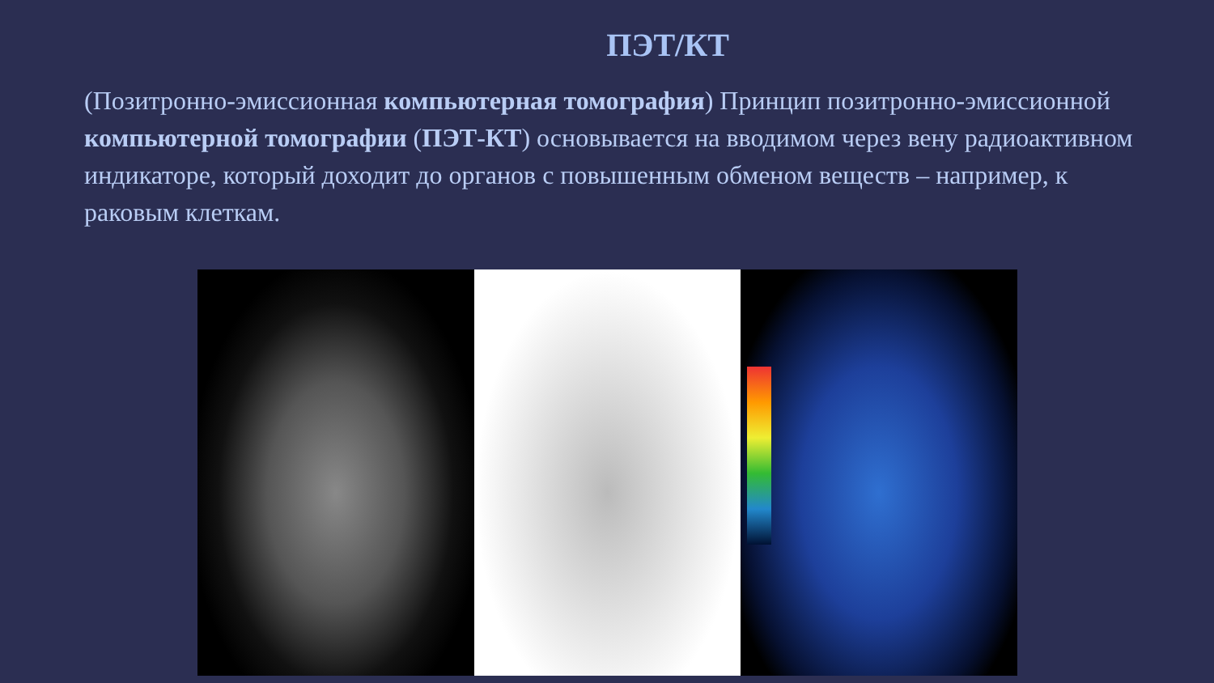ПЭТ/КТ
(Позитронно-эмиссионная компьютерная томография) Принцип позитронно-эмиссионной компьютерной томографии (ПЭТ-КТ) основывается на вводимом через вену радиоактивном индикаторе, который доходит до органов с повышенным обменом веществ – например, к раковым клеткам.